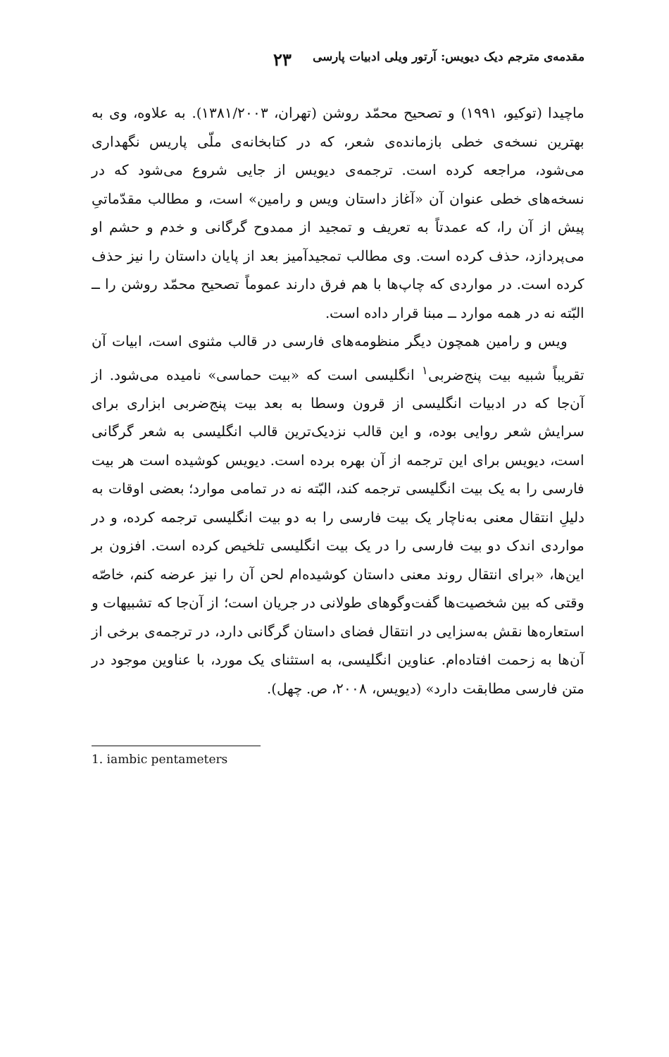مقدمه‌ی مترجم دیک دیویس: آرتور ویلی ادبیات پارسی ۲۳
ماچیدا (توکیو، ۱۹۹۱) و تصحیح محمّد روشن (تهران، ۱۳۸۱/۲۰۰۳). به علاوه، وی به بهترین نسخه‌ی خطی بازمانده‌ی شعر، که در کتابخانه‌ی ملّی پاریس نگهداری می‌شود، مراجعه کرده است. ترجمه‌ی دیویس از جایی شروع می‌شود که در نسخه‌های خطی عنوان آن «آغاز داستان ویس و رامین» است، و مطالب مقدّماتیِ پیش از آن را، که عمدتاً به تعریف و تمجید از ممدوح گرگانی و خدم و حشم او می‌پردازد، حذف کرده است. وی مطالب تمجیدآمیز بعد از پایان داستان را نیز حذف کرده است. در مواردی که چاپ‌ها با هم فرق دارند عموماً تصحیح محمّد روشن را ــ البّته نه در همه موارد ــ مبنا قرار داده است.
ویس و رامین همچون دیگر منظومه‌های فارسی در قالب مثنوی است، ابیات آن تقریباً شبیه بیت پنج‌ضربی<sup>۱</sup> انگلیسی است که «بیت حماسی» نامیده می‌شود. از آن‌جا که در ادبیات انگلیسی از قرون وسطا به بعد بیت پنج‌ضربی ابزاری برای سرایش شعر روایی بوده، و این قالب نزدیک‌ترین قالب انگلیسی به شعر گرگانی است، دیویس برای این ترجمه از آن بهره برده است. دیویس کوشیده است هر بیت فارسی را به یک بیت انگلیسی ترجمه کند، البّته نه در تمامی موارد؛ بعضی اوقات به دلیلِ انتقال معنی به‌ناچار یک بیت فارسی را به دو بیت انگلیسی ترجمه کرده، و در مواردی اندک دو بیت فارسی را در یک بیت انگلیسی تلخیص کرده است. افزون بر این‌ها، «برای انتقال روند معنی داستان کوشیده‌ام لحن آن را نیز عرضه کنم، خاصّه وقتی که بین شخصیت‌ها گفت‌وگوهای طولانی در جریان است؛ از آن‌جا که تشبیهات و استعاره‌ها نقش به‌سزایی در انتقال فضای داستان گرگانی دارد، در ترجمه‌ی برخی از آن‌ها به زحمت افتاده‌ام. عناوین انگلیسی، به استثنای یک مورد، با عناوین موجود در متن فارسی مطابقت دارد» (دیویس، ۲۰۰۸، ص. چهل).
1. iambic pentameters